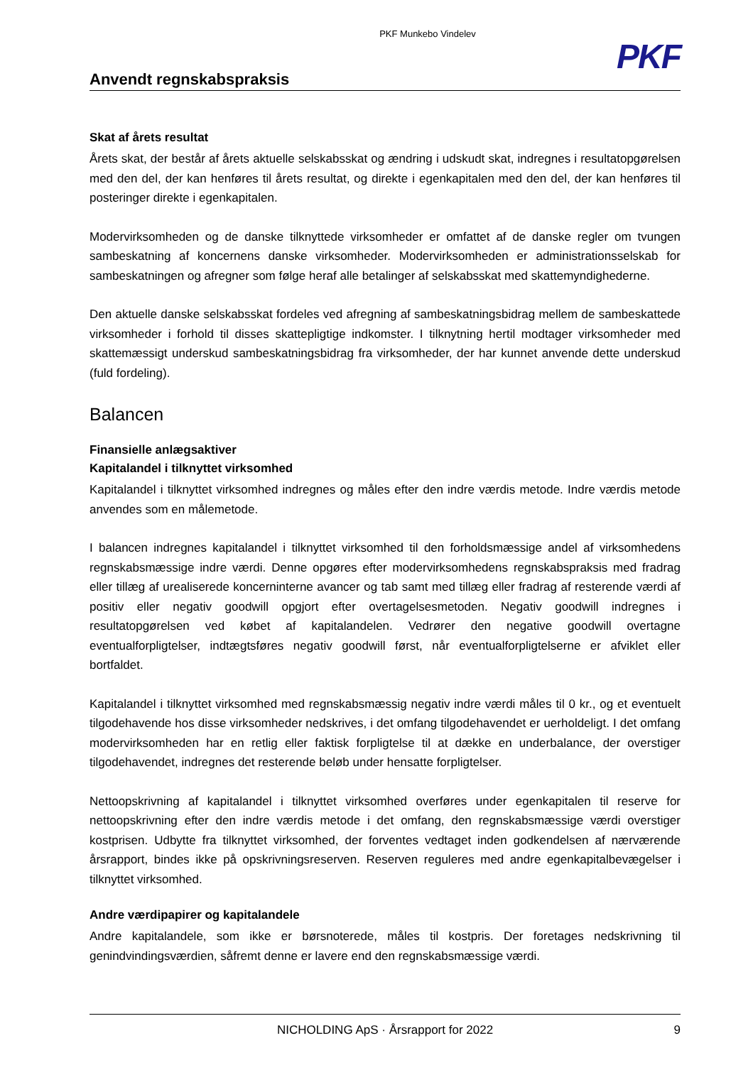PKF Munkebo Vindelev
PKF
Anvendt regnskabspraksis
Skat af årets resultat
Årets skat, der består af årets aktuelle selskabsskat og ændring i udskudt skat, indregnes i resultatopgørelsen med den del, der kan henføres til årets resultat, og direkte i egenkapitalen med den del, der kan henføres til posteringer direkte i egenkapitalen.
Modervirksomheden og de danske tilknyttede virksomheder er omfattet af de danske regler om tvungen sambeskatning af koncernens danske virksomheder. Modervirksomheden er administrationsselskab for sambeskatningen og afregner som følge heraf alle betalinger af selskabsskat med skattemyndighederne.
Den aktuelle danske selskabsskat fordeles ved afregning af sambeskatningsbidrag mellem de sambeskattede virksomheder i forhold til disses skattepligtige indkomster. I tilknytning hertil modtager virksomheder med skattemæssigt underskud sambeskatningsbidrag fra virksomheder, der har kunnet anvende dette underskud (fuld fordeling).
Balancen
Finansielle anlægsaktiver
Kapitalandel i tilknyttet virksomhed
Kapitalandel i tilknyttet virksomhed indregnes og måles efter den indre værdis metode. Indre værdis metode anvendes som en målemetode.
I balancen indregnes kapitalandel i tilknyttet virksomhed til den forholdsmæssige andel af virksomhedens regnskabsmæssige indre værdi. Denne opgøres efter modervirksomhedens regnskabspraksis med fradrag eller tillæg af urealiserede koncerninterne avancer og tab samt med tillæg eller fradrag af resterende værdi af positiv eller negativ goodwill opgjort efter overtagelsesmetoden. Negativ goodwill indregnes i resultatopgørelsen ved købet af kapitalandelen. Vedrører den negative goodwill overtagne eventualforpligtelser, indtægtsføres negativ goodwill først, når eventualforpligtelserne er afviklet eller bortfaldet.
Kapitalandel i tilknyttet virksomhed med regnskabsmæssig negativ indre værdi måles til 0 kr., og et eventuelt tilgodehavende hos disse virksomheder nedskrives, i det omfang tilgodehavendet er uerholdeligt. I det omfang modervirksomheden har en retlig eller faktisk forpligtelse til at dække en underbalance, der overstiger tilgodehavendet, indregnes det resterende beløb under hensatte forpligtelser.
Nettoopskrivning af kapitalandel i tilknyttet virksomhed overføres under egenkapitalen til reserve for nettoopskrivning efter den indre værdis metode i det omfang, den regnskabsmæssige værdi overstiger kostprisen. Udbytte fra tilknyttet virksomhed, der forventes vedtaget inden godkendelsen af nærværende årsrapport, bindes ikke på opskrivningsreserven. Reserven reguleres med andre egenkapitalbevægelser i tilknyttet virksomhed.
Andre værdipapirer og kapitalandele
Andre kapitalandele, som ikke er børsnoterede, måles til kostpris. Der foretages nedskrivning til genindvindingsværdien, såfremt denne er lavere end den regnskabsmæssige værdi.
NICHOLDING ApS · Årsrapport for 2022 9